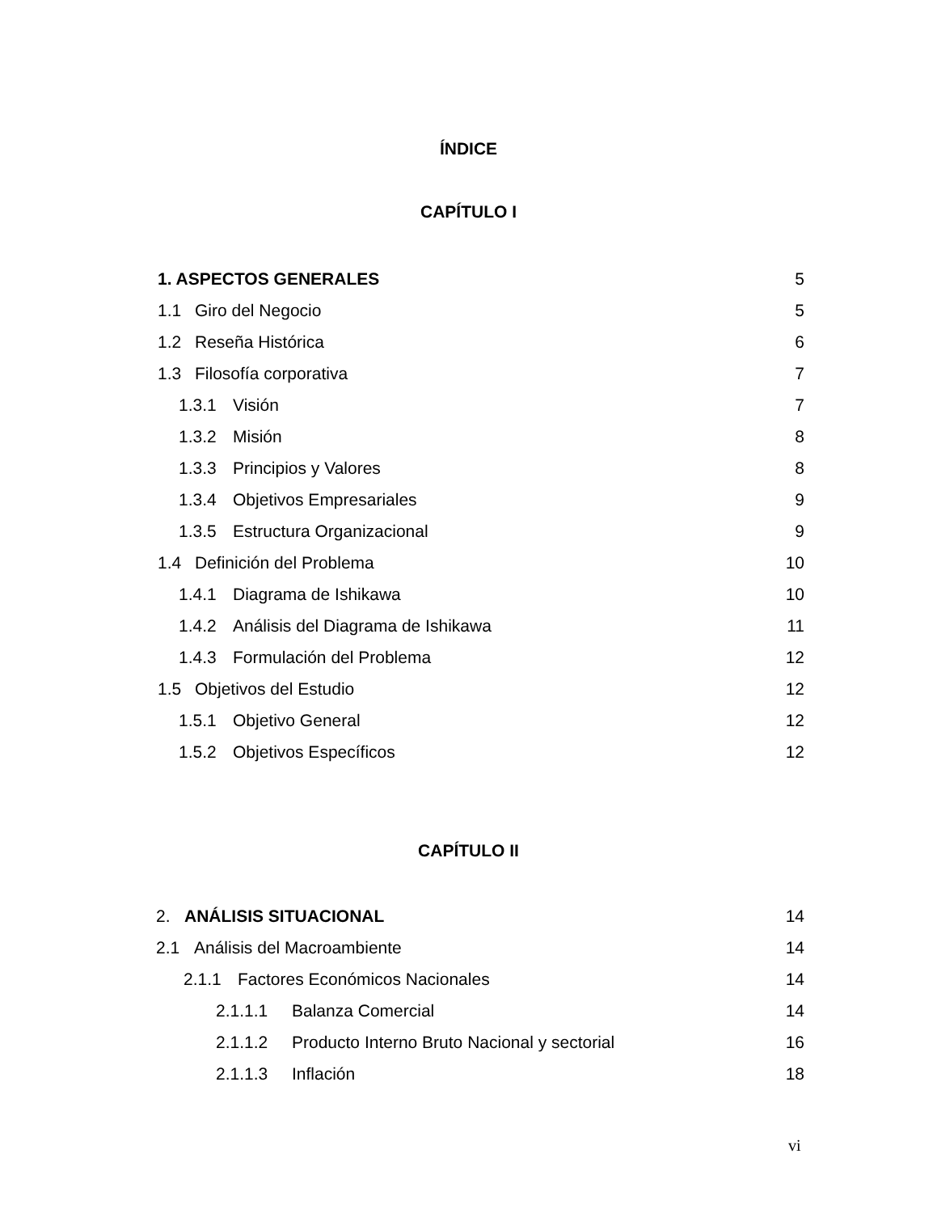ÍNDICE
CAPÍTULO I
1. ASPECTOS GENERALES 5
1.1 Giro del Negocio 5
1.2 Reseña Histórica 6
1.3 Filosofía corporativa 7
1.3.1 Visión 7
1.3.2 Misión 8
1.3.3 Principios y Valores 8
1.3.4 Objetivos Empresariales 9
1.3.5 Estructura Organizacional 9
1.4 Definición del Problema 10
1.4.1 Diagrama de Ishikawa 10
1.4.2 Análisis del Diagrama de Ishikawa 11
1.4.3 Formulación del Problema 12
1.5 Objetivos del Estudio 12
1.5.1 Objetivo General 12
1.5.2 Objetivos Específicos 12
CAPÍTULO II
2. ANÁLISIS SITUACIONAL 14
2.1 Análisis del Macroambiente 14
2.1.1 Factores Económicos Nacionales 14
2.1.1.1 Balanza Comercial 14
2.1.1.2 Producto Interno Bruto Nacional y sectorial 16
2.1.1.3 Inflación 18
vi